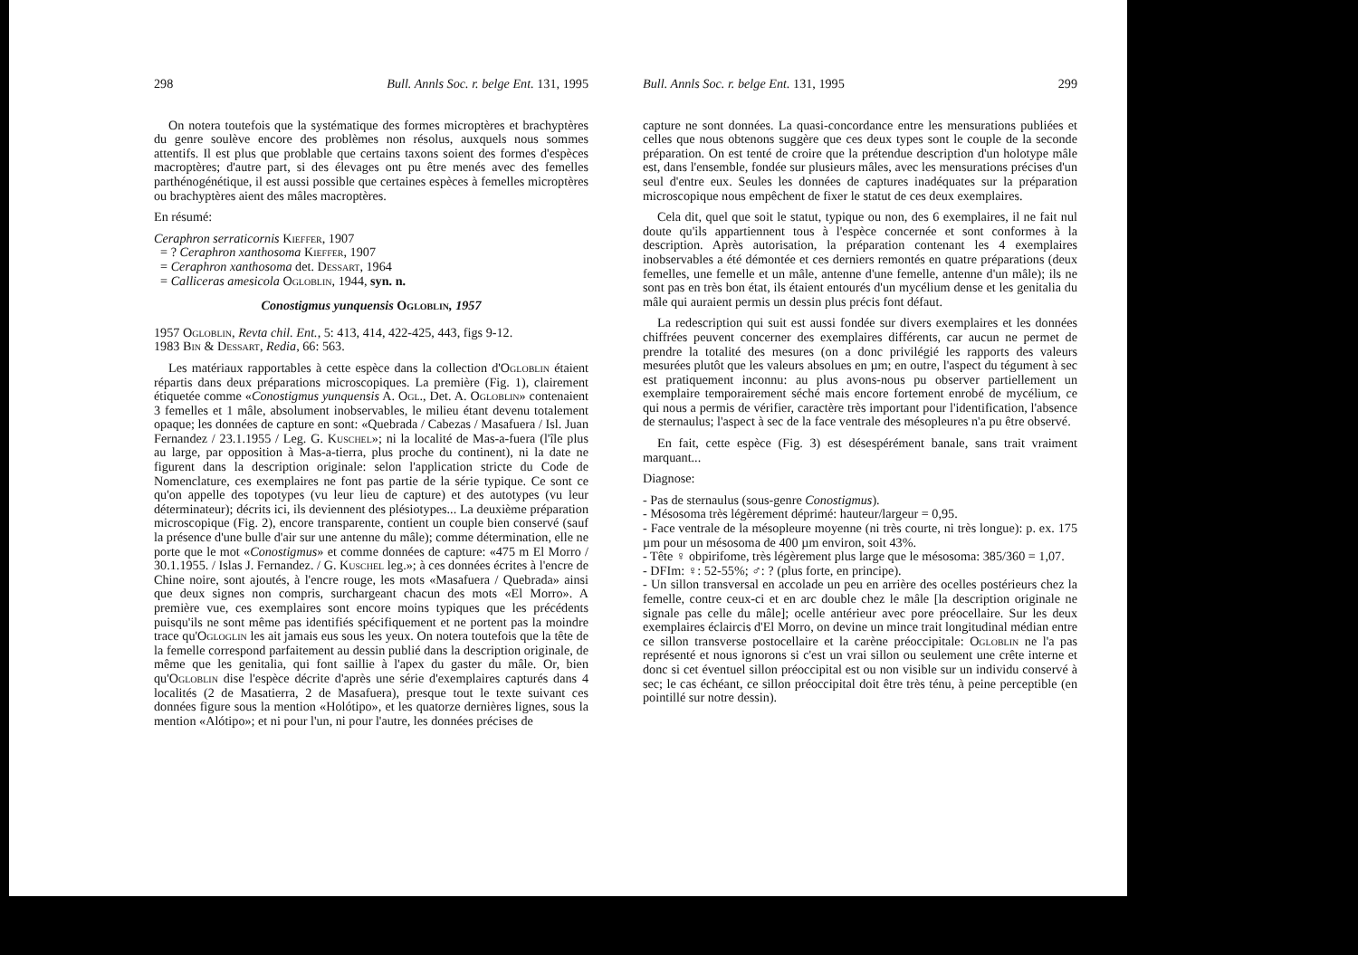298 Bull. Annls Soc. r. belge Ent. 131, 1995
On notera toutefois que la systématique des formes microptères et brachyptères du genre soulève encore des problèmes non résolus, auxquels nous sommes attentifs. Il est plus que problable que certains taxons soient des formes d'espèces macroptères; d'autre part, si des élevages ont pu être menés avec des femelles parthénogénétique, il est aussi possible que certaines espèces à femelles microptères ou brachyptères aient des mâles macroptères.
En résumé:
Ceraphron serraticornis Kieffer, 1907
= ? Ceraphron xanthosoma Kieffer, 1907
= Ceraphron xanthosoma det. Dessart, 1964
= Calliceras amesicola Ogloblin, 1944, syn. n.
Conostigmus yunquensis Ogloblin, 1957
1957 Ogloblin, Revta chil. Ent., 5: 413, 414, 422-425, 443, figs 9-12.
1983 Bin & Dessart, Redia, 66: 563.
Les matériaux rapportables à cette espèce dans la collection d'Ogloblin étaient répartis dans deux préparations microscopiques. La première (Fig. 1), clairement étiquetée comme «Conostigmus yunquensis A. Ogl., Det. A. Ogloblin» contenaient 3 femelles et 1 mâle, absolument inobservables, le milieu étant devenu totalement opaque; les données de capture en sont: «Quebrada / Cabezas / Masafuera / Isl. Juan Fernandez / 23.1.1955 / Leg. G. Kuschel»; ni la localité de Mas-a-fuera (l'île plus au large, par opposition à Mas-a-tierra, plus proche du continent), ni la date ne figurent dans la description originale: selon l'application stricte du Code de Nomenclature, ces exemplaires ne font pas partie de la série typique. Ce sont ce qu'on appelle des topotypes (vu leur lieu de capture) et des autotypes (vu leur déterminateur); décrits ici, ils deviennent des plésiotypes... La deuxième préparation microscopique (Fig. 2), encore transparente, contient un couple bien conservé (sauf la présence d'une bulle d'air sur une antenne du mâle); comme détermination, elle ne porte que le mot «Conostigmus» et comme données de capture: «475 m El Morro / 30.1.1955. / Islas J. Fernandez. / G. Kuschel leg.»; à ces données écrites à l'encre de Chine noire, sont ajoutés, à l'encre rouge, les mots «Masafuera / Quebrada» ainsi que deux signes non compris, surchargeant chacun des mots «El Morro». A première vue, ces exemplaires sont encore moins typiques que les précédents puisqu'ils ne sont même pas identifiés spécifiquement et ne portent pas la moindre trace qu'Ogloglin les ait jamais eus sous les yeux. On notera toutefois que la tête de la femelle correspond parfaitement au dessin publié dans la description originale, de même que les genitalia, qui font saillie à l'apex du gaster du mâle. Or, bien qu'Ogloblin dise l'espèce décrite d'après une série d'exemplaires capturés dans 4 localités (2 de Masatierra, 2 de Masafuera), presque tout le texte suivant ces données figure sous la mention «Holótipo», et les quatorze dernières lignes, sous la mention «Alótipo»; et ni pour l'un, ni pour l'autre, les données précises de
Bull. Annls Soc. r. belge Ent. 131, 1995 299
capture ne sont données. La quasi-concordance entre les mensurations publiées et celles que nous obtenons suggère que ces deux types sont le couple de la seconde préparation. On est tenté de croire que la prétendue description d'un holotype mâle est, dans l'ensemble, fondée sur plusieurs mâles, avec les mensurations précises d'un seul d'entre eux. Seules les données de captures inadéquates sur la préparation microscopique nous empêchent de fixer le statut de ces deux exemplaires.
Cela dit, quel que soit le statut, typique ou non, des 6 exemplaires, il ne fait nul doute qu'ils appartiennent tous à l'espèce concernée et sont conformes à la description. Après autorisation, la préparation contenant les 4 exemplaires inobservables a été démontée et ces derniers remontés en quatre préparations (deux femelles, une femelle et un mâle, antenne d'une femelle, antenne d'un mâle); ils ne sont pas en très bon état, ils étaient entourés d'un mycélium dense et les genitalia du mâle qui auraient permis un dessin plus précis font défaut.
La redescription qui suit est aussi fondée sur divers exemplaires et les données chiffrées peuvent concerner des exemplaires différents, car aucun ne permet de prendre la totalité des mesures (on a donc privilégié les rapports des valeurs mesurées plutôt que les valeurs absolues en µm; en outre, l'aspect du tégument à sec est pratiquement inconnu: au plus avons-nous pu observer partiellement un exemplaire temporairement séché mais encore fortement enrobé de mycélium, ce qui nous a permis de vérifier, caractère très important pour l'identification, l'absence de sternaulus; l'aspect à sec de la face ventrale des mésopleures n'a pu être observé.
En fait, cette espèce (Fig. 3) est désespérément banale, sans trait vraiment marquant...
Diagnose:
- Pas de sternaulus (sous-genre Conostigmus).
- Mésosoma très légèrement déprimé: hauteur/largeur = 0,95.
- Face ventrale de la mésopleure moyenne (ni très courte, ni très longue): p. ex. 175 µm pour un mésosoma de 400 µm environ, soit 43%.
- Tête ♀ obpirifome, très légèrement plus large que le mésosoma: 385/360 = 1,07.
- DFIm: ♀: 52-55%; ♂: ? (plus forte, en principe).
- Un sillon transversal en accolade un peu en arrière des ocelles postérieurs chez la femelle, contre ceux-ci et en arc double chez le mâle [la description originale ne signale pas celle du mâle]; ocelle antérieur avec pore préocellaire. Sur les deux exemplaires éclaircis d'El Morro, on devine un mince trait longitudinal médian entre ce sillon transverse postocellaire et la carène préoccipitale: Ogloblin ne l'a pas représenté et nous ignorons si c'est un vrai sillon ou seulement une crête interne et donc si cet éventuel sillon préoccipital est ou non visible sur un individu conservé à sec; le cas échéant, ce sillon préoccipital doit être très ténu, à peine perceptible (en pointillé sur notre dessin).